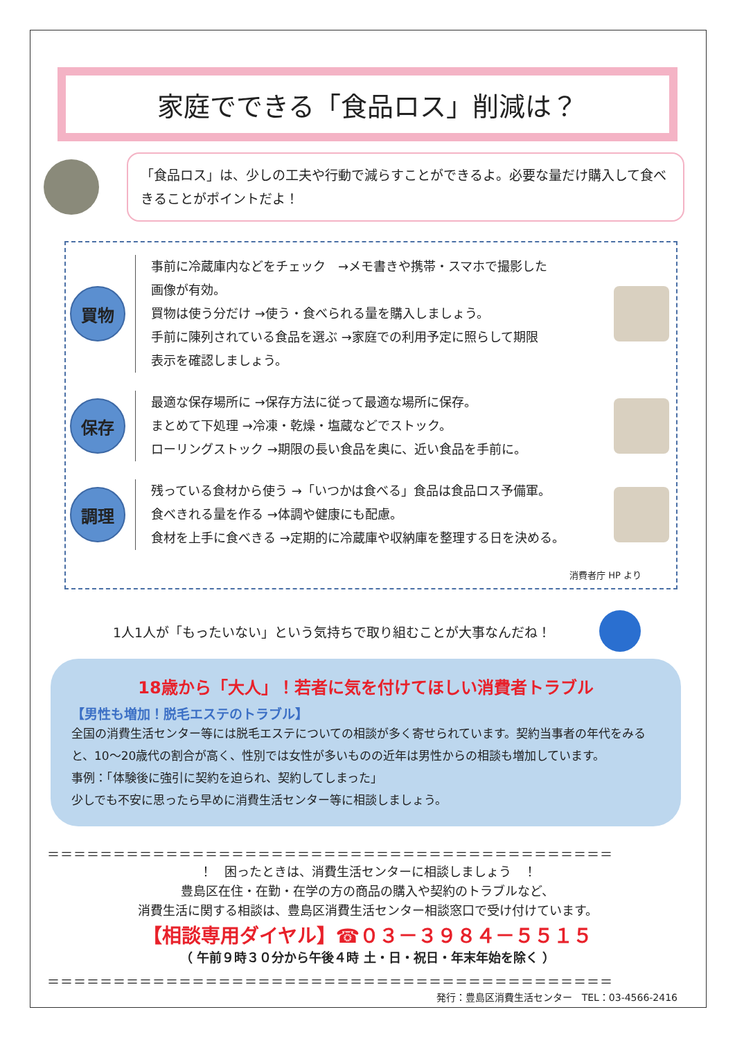家庭でできる「食品ロス」削減は？
「食品ロス」は、少しの工夫や行動で減らすことができるよ。必要な量だけ購入して食べきることがポイントだよ！
買物
事前に冷蔵庫内などをチェック　→メモ書きや携帯・スマホで撮影した
画像が有効。
買物は使う分だけ →使う・食べられる量を購入しましょう。
手前に陳列されている食品を選ぶ →家庭での利用予定に照らして期限
表示を確認しましょう。
保存
最適な保存場所に →保存方法に従って最適な場所に保存。
まとめて下処理 →冷凍・乾燥・塩蔵などでストック。
ローリングストック →期限の長い食品を奥に、近い食品を手前に。
調理
残っている食材から使う →「いつかは食べる」食品は食品ロス予備軍。
食べきれる量を作る →体調や健康にも配慮。
食材を上手に食べきる →定期的に冷蔵庫や収納庫を整理する日を決める。
消費者庁 HP より
1人1人が「もったいない」という気持ちで取り組むことが大事なんだね！
18歳から「大人」！若者に気を付けてほしい消費者トラブル
【男性も増加！脱毛エステのトラブル】
全国の消費生活センター等には脱毛エステについての相談が多く寄せられています。契約当事者の年代をみると、10～20歳代の割合が高く、性別では女性が多いものの近年は男性からの相談も増加しています。
事例：「体験後に強引に契約を迫られ、契約してしまった」
少しでも不安に思ったら早めに消費生活センター等に相談しましょう。
＝＝＝＝＝＝＝＝＝＝＝＝＝＝＝＝＝＝＝＝＝＝＝＝＝＝＝＝＝＝＝＝＝＝＝＝＝＝＝＝＝＝＝
！　困ったときは、消費生活センターに相談しましょう　！
豊島区在住・在勤・在学の方の商品の購入や契約のトラブルなど、
消費生活に関する相談は、豊島区消費生活センター相談窓口で受け付けています。
【相談専用ダイヤル】☎０３－３９８４－５５１５
（ 午前９時３０分から午後４時 土・日・祝日・年末年始を除く ）
＝＝＝＝＝＝＝＝＝＝＝＝＝＝＝＝＝＝＝＝＝＝＝＝＝＝＝＝＝＝＝＝＝＝＝＝＝＝＝＝＝＝＝
発行：豊島区消費生活センター　TEL：03-4566-2416